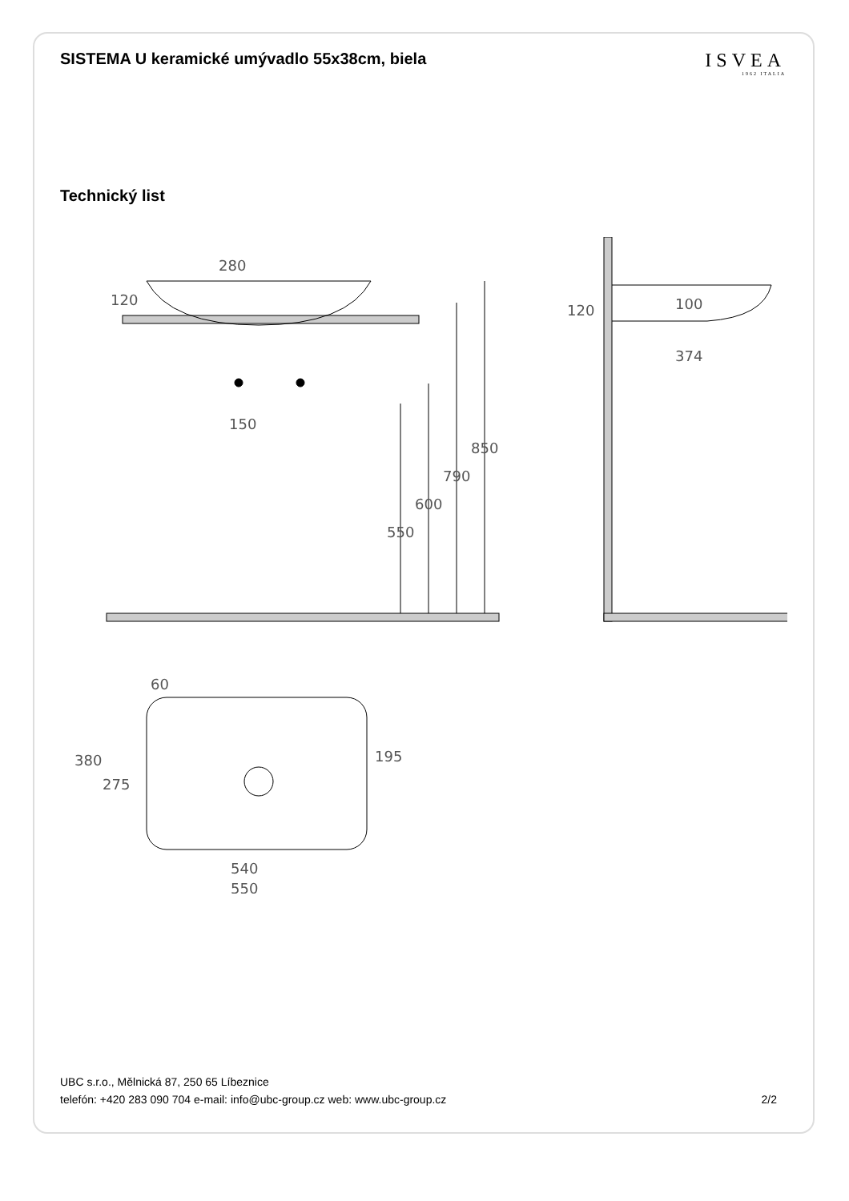SISTEMA U keramické umývadlo 55x38cm, biela
ISVEA
1962 ITALIA
Technický list
280
120
150
850
790
600
550
120
100
374
60
380
275
195
540
550
UBC s.r.o., Mělnická 87, 250 65 Líbeznice
telefón: +420 283 090 704 e-mail: info@ubc-group.cz web: www.ubc-group.cz
2/2